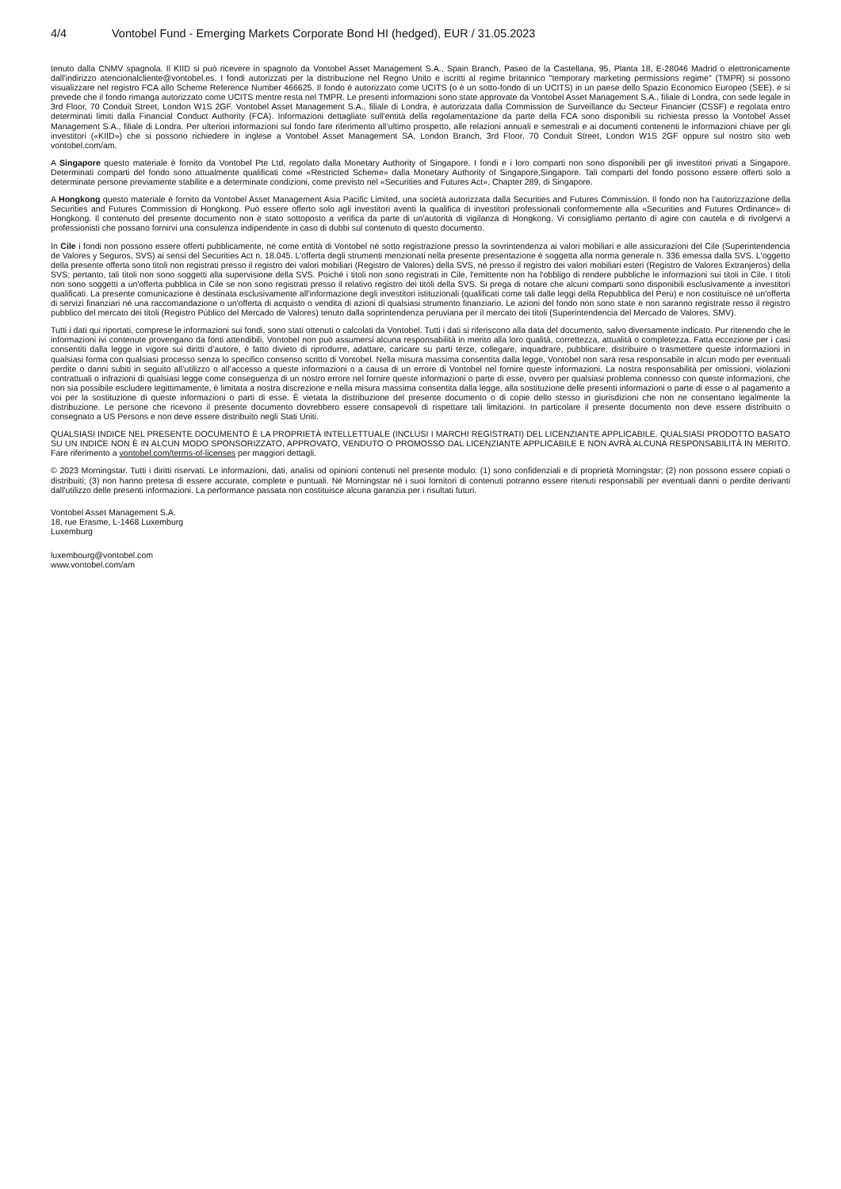4/4 Vontobel Fund - Emerging Markets Corporate Bond HI (hedged), EUR / 31.05.2023
tenuto dalla CNMV spagnola. Il KIID si può ricevere in spagnolo da Vontobel Asset Management S.A., Spain Branch, Paseo de la Castellana, 95, Planta 18, E-28046 Madrid o elettronicamente dall’indirizzo atencionalcliente@vontobel.es. I fondi autorizzati per la distribuzione nel Regno Unito e iscritti al regime britannico "temporary marketing permissions regime" (TMPR) si possono visualizzare nel registro FCA allo Scheme Reference Number 466625. Il fondo è autorizzato come UCITS (o è un sotto-fondo di un UCITS) in un paese dello Spazio Economico Europeo (SEE), e si prevede che il fondo rimanga autorizzato come UCITS mentre resta nel TMPR. Le presenti informazioni sono state approvate da Vontobel Asset Management S.A., filiale di Londra, con sede legale in 3rd Floor, 70 Conduit Street, London W1S 2GF. Vontobel Asset Management S.A., filiale di Londra, è autorizzata dalla Commission de Surveillance du Secteur Financier (CSSF) e regolata entro determinati limiti dalla Financial Conduct Authority (FCA). Informazioni dettagliate sull’entità della regolamentazione da parte della FCA sono disponibili su richiesta presso la Vontobel Asset Management S.A., filiale di Londra. Per ulteriori informazioni sul fondo fare riferimento all’ultimo prospetto, alle relazioni annuali e semestrali e ai documenti contenenti le informazioni chiave per gli investitori («KIID») che si possono richiedere in inglese a Vontobel Asset Management SA, London Branch, 3rd Floor, 70 Conduit Street, London W1S 2GF oppure sul nostro sito web vontobel.com/am.
A Singapore questo materiale è fornito da Vontobel Pte Ltd, regolato dalla Monetary Authority of Singapore. I fondi e i loro comparti non sono disponibili per gli investitori privati a Singapore. Determinati comparti del fondo sono attualmente qualificati come «Restricted Scheme» dalla Monetary Authority of Singapore,Singapore. Tali comparti del fondo possono essere offerti solo a determinate persone previamente stabilite e a determinate condizioni, come previsto nel «Securities and Futures Act», Chapter 289, di Singapore.
A Hongkong questo materiale è fornito da Vontobel Asset Management Asia Pacific Limited, una società autorizzata dalla Securities and Futures Commission. Il fondo non ha l’autorizzazione della Securities and Futures Commission di Hongkong. Può essere offerto solo agli investitori aventi la qualifica di investitori professionali conformemente alla «Securities and Futures Ordinance» di Hongkong. Il contenuto del presente documento non è stato sottoposto a verifica da parte di un’autorità di vigilanza di Hongkong. Vi consigliamo pertanto di agire con cautela e di rivolgervi a professionisti che possano fornirvi una consulenza indipendente in caso di dubbi sul contenuto di questo documento.
In Cile i fondi non possono essere offerti pubblicamente, né come entità di Vontobel né sotto registrazione presso la sovrintendenza ai valori mobiliari e alle assicurazioni del Cile (Superintendencia de Valores y Seguros, SVS) ai sensi del Securities Act n. 18.045. L'offerta degli strumenti menzionati nella presente presentazione è soggetta alla norma generale n. 336 emessa dalla SVS. L'oggetto della presente offerta sono titoli non registrati presso il registro dei valori mobiliari (Registro de Valores) della SVS, né presso il registro dei valori mobiliari esteri (Registro de Valores Extranjeros) della SVS; pertanto, tali titoli non sono soggetti alla supervisione della SVS. Poiché i titoli non sono registrati in Cile, l'emittente non ha l'obbligo di rendere pubbliche le informazioni sui titoli in Cile. I titoli non sono soggetti a un'offerta pubblica in Cile se non sono registrati presso il relativo registro dei titoli della SVS. Si prega di notare che alcuni comparti sono disponibili esclusivamente a investitori qualificati. La presente comunicazione è destinata esclusivamente all'informazione degli investitori istituzionali (qualificati come tali dalle leggi della Repubblica del Perù) e non costituisce né un'offerta di servizi finanziari né una raccomandazione o un'offerta di acquisto o vendita di azioni di qualsiasi strumento finanziario. Le azioni del fondo non sono state e non saranno registrate resso il registro pubblico del mercato dei titoli (Registro Público del Mercado de Valores) tenuto dalla soprintendenza peruviana per il mercato dei titoli (Superintendencia del Mercado de Valores, SMV).
Tutti i dati qui riportati, comprese le informazioni sui fondi, sono stati ottenuti o calcolati da Vontobel. Tutti i dati si riferiscono alla data del documento, salvo diversamente indicato. Pur ritenendo che le informazioni ivi contenute provengano da fonti attendibili, Vontobel non può assumersi alcuna responsabilità in merito alla loro qualità, correttezza, attualità o completezza. Fatta eccezione per i casi consentiti dalla legge in vigore sui diritti d’autore, è fatto divieto di riprodurre, adattare, caricare su parti terze, collegare, inquadrare, pubblicare, distribuire o trasmettere queste informazioni in qualsiasi forma con qualsiasi processo senza lo specifico consenso scritto di Vontobel. Nella misura massima consentita dalla legge, Vontobel non sarà resa responsabile in alcun modo per eventuali perdite o danni subiti in seguito all’utilizzo o all’accesso a queste informazioni o a causa di un errore di Vontobel nel fornire queste informazioni. La nostra responsabilità per omissioni, violazioni contrattuali o infrazioni di qualsiasi legge come conseguenza di un nostro errore nel fornire queste informazioni o parte di esse, ovvero per qualsiasi problema connesso con queste informazioni, che non sia possibile escludere legittimamente, è limitata a nostra discrezione e nella misura massima consentita dalla legge, alla sostituzione delle presenti informazioni o parte di esse o al pagamento a voi per la sostituzione di queste informazioni o parti di esse. È vietata la distribuzione del presente documento o di copie dello stesso in giurisdizioni che non ne consentano legalmente la distribuzione. Le persone che ricevono il presente documento dovrebbero essere consapevoli di rispettare tali limitazioni. In particolare il presente documento non deve essere distribuito o consegnato a US Persons e non deve essere distribuito negli Stati Uniti.
QUALSIASI INDICE NEL PRESENTE DOCUMENTO È LA PROPRIETÀ INTELLETTUALE (INCLUSI I MARCHI REGISTRATI) DEL LICENZIANTE APPLICABILE. QUALSIASI PRODOTTO BASATO SU UN INDICE NON È IN ALCUN MODO SPONSORIZZATO, APPROVATO, VENDUTO O PROMOSSO DAL LICENZIANTE APPLICABILE E NON AVRÀ ALCUNA RESPONSABILITÀ IN MERITO. Fare riferimento a vontobel.com/terms-of-licenses per maggiori dettagli.
© 2023 Morningstar. Tutti i diritti riservati. Le informazioni, dati, analisi od opinioni contenuti nel presente modulo: (1) sono confidenziali e di proprietà Morningstar; (2) non possono essere copiati o distribuiti; (3) non hanno pretesa di essere accurate, complete e puntuali. Né Morningstar né i suoi fornitori di contenuti potranno essere ritenuti responsabili per eventuali danni o perdite derivanti dall'utilizzo delle presenti informazioni. La performance passata non costituisce alcuna garanzia per i risultati futuri.
Vontobel Asset Management S.A.
18, rue Erasme, L-1468 Luxemburg
Luxemburg
luxembourg@vontobel.com
www.vontobel.com/am